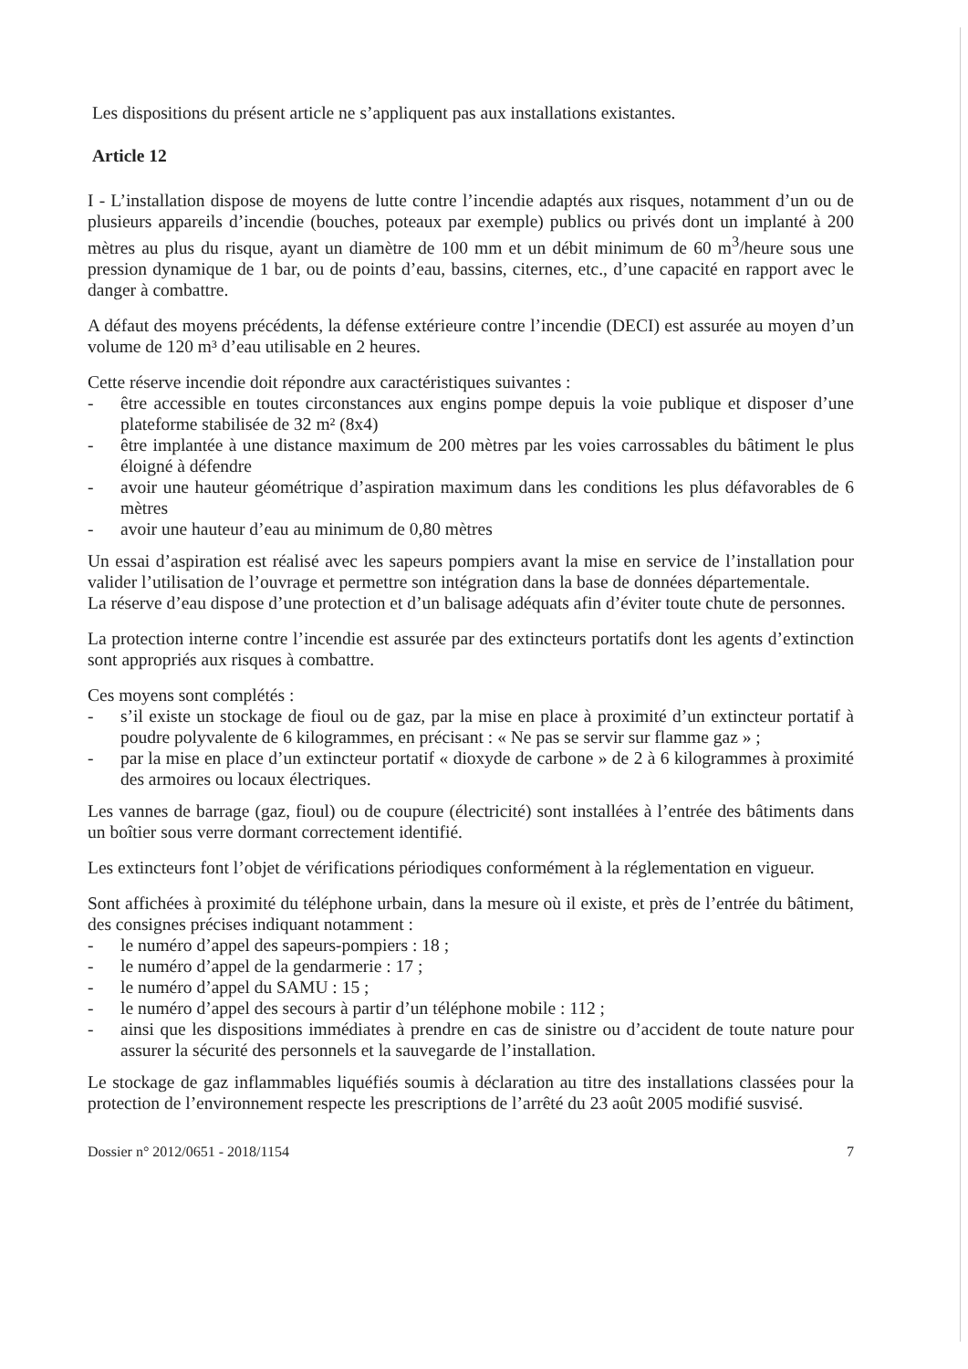Les dispositions du présent article ne s’appliquent pas aux installations existantes.
Article 12
I - L’installation dispose de moyens de lutte contre l’incendie adaptés aux risques, notamment d’un ou de plusieurs appareils d’incendie (bouches, poteaux par exemple) publics ou privés dont un implanté à 200 mètres au plus du risque, ayant un diamètre de 100 mm et un débit minimum de 60 m<sup>3</sup>/heure sous une pression dynamique de 1 bar, ou de points d’eau, bassins, citernes, etc., d’une capacité en rapport avec le danger à combattre.
A défaut des moyens précédents, la défense extérieure contre l’incendie (DECI) est assurée au moyen d’un volume de 120 m³ d’eau utilisable en 2 heures.
Cette réserve incendie doit répondre aux caractéristiques suivantes :
- être accessible en toutes circonstances aux engins pompe depuis la voie publique et disposer d’une plateforme stabilisée de 32 m² (8x4)
- être implantée à une distance maximum de 200 mètres par les voies carrossables du bâtiment le plus éloigné à défendre
- avoir une hauteur géométrique d’aspiration maximum dans les conditions les plus défavorables de 6 mètres
- avoir une hauteur d’eau au minimum de 0,80 mètres
Un essai d’aspiration est réalisé avec les sapeurs pompiers avant la mise en service de l’installation pour valider l’utilisation de l’ouvrage et permettre son intégration dans la base de données départementale.
La réserve d’eau dispose d’une protection et d’un balisage adéquats afin d’éviter toute chute de personnes.
La protection interne contre l’incendie est assurée par des extincteurs portatifs dont les agents d’extinction sont appropriés aux risques à combattre.
Ces moyens sont complétés :
- s’il existe un stockage de fioul ou de gaz, par la mise en place à proximité d’un extincteur portatif à poudre polyvalente de 6 kilogrammes, en précisant : « Ne pas se servir sur flamme gaz » ;
- par la mise en place d’un extincteur portatif « dioxyde de carbone » de 2 à 6 kilogrammes à proximité des armoires ou locaux électriques.
Les vannes de barrage (gaz, fioul) ou de coupure (électricité) sont installées à l’entrée des bâtiments dans un boîtier sous verre dormant correctement identifié.
Les extincteurs font l’objet de vérifications périodiques conformément à la réglementation en vigueur.
Sont affichées à proximité du téléphone urbain, dans la mesure où il existe, et près de l’entrée du bâtiment, des consignes précises indiquant notamment :
- le numéro d’appel des sapeurs-pompiers : 18 ;
- le numéro d’appel de la gendarmerie : 17 ;
- le numéro d’appel du SAMU : 15 ;
- le numéro d’appel des secours à partir d’un téléphone mobile : 112 ;
- ainsi que les dispositions immédiates à prendre en cas de sinistre ou d’accident de toute nature pour assurer la sécurité des personnels et la sauvegarde de l’installation.
Le stockage de gaz inflammables liquéfiés soumis à déclaration au titre des installations classées pour la protection de l’environnement respecte les prescriptions de l’arrêté du 23 août 2005 modifié susvisé.
Dossier n° 2012/0651 - 2018/1154 7